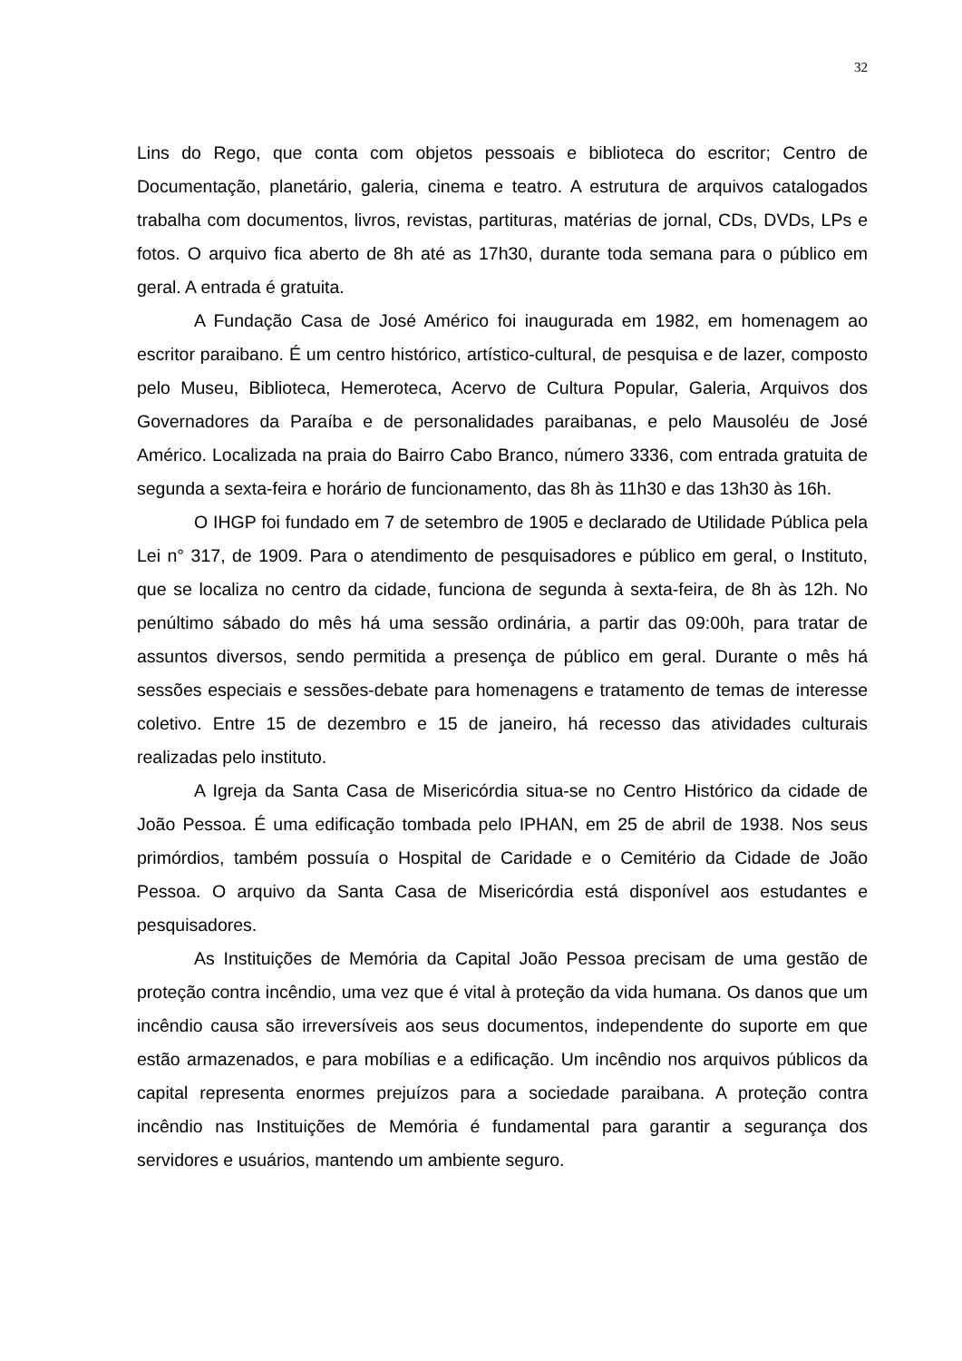32
Lins do Rego, que conta com objetos pessoais e biblioteca do escritor; Centro de Documentação, planetário, galeria, cinema e teatro. A estrutura de arquivos catalogados trabalha com documentos, livros, revistas, partituras, matérias de jornal, CDs, DVDs, LPs e fotos. O arquivo fica aberto de 8h até as 17h30, durante toda semana para o público em geral. A entrada é gratuita.
A Fundação Casa de José Américo foi inaugurada em 1982, em homenagem ao escritor paraibano. É um centro histórico, artístico-cultural, de pesquisa e de lazer, composto pelo Museu, Biblioteca, Hemeroteca, Acervo de Cultura Popular, Galeria, Arquivos dos Governadores da Paraíba e de personalidades paraibanas, e pelo Mausoléu de José Américo. Localizada na praia do Bairro Cabo Branco, número 3336, com entrada gratuita de segunda a sexta-feira e horário de funcionamento, das 8h às 11h30 e das 13h30 às 16h.
O IHGP foi fundado em 7 de setembro de 1905 e declarado de Utilidade Pública pela Lei n° 317, de 1909. Para o atendimento de pesquisadores e público em geral, o Instituto, que se localiza no centro da cidade, funciona de segunda à sexta-feira, de 8h às 12h. No penúltimo sábado do mês há uma sessão ordinária, a partir das 09:00h, para tratar de assuntos diversos, sendo permitida a presença de público em geral. Durante o mês há sessões especiais e sessões-debate para homenagens e tratamento de temas de interesse coletivo. Entre 15 de dezembro e 15 de janeiro, há recesso das atividades culturais realizadas pelo instituto.
A Igreja da Santa Casa de Misericórdia situa-se no Centro Histórico da cidade de João Pessoa. É uma edificação tombada pelo IPHAN, em 25 de abril de 1938. Nos seus primórdios, também possuía o Hospital de Caridade e o Cemitério da Cidade de João Pessoa. O arquivo da Santa Casa de Misericórdia está disponível aos estudantes e pesquisadores.
As Instituições de Memória da Capital João Pessoa precisam de uma gestão de proteção contra incêndio, uma vez que é vital à proteção da vida humana. Os danos que um incêndio causa são irreversíveis aos seus documentos, independente do suporte em que estão armazenados, e para mobílias e a edificação. Um incêndio nos arquivos públicos da capital representa enormes prejuízos para a sociedade paraibana. A proteção contra incêndio nas Instituições de Memória é fundamental para garantir a segurança dos servidores e usuários, mantendo um ambiente seguro.